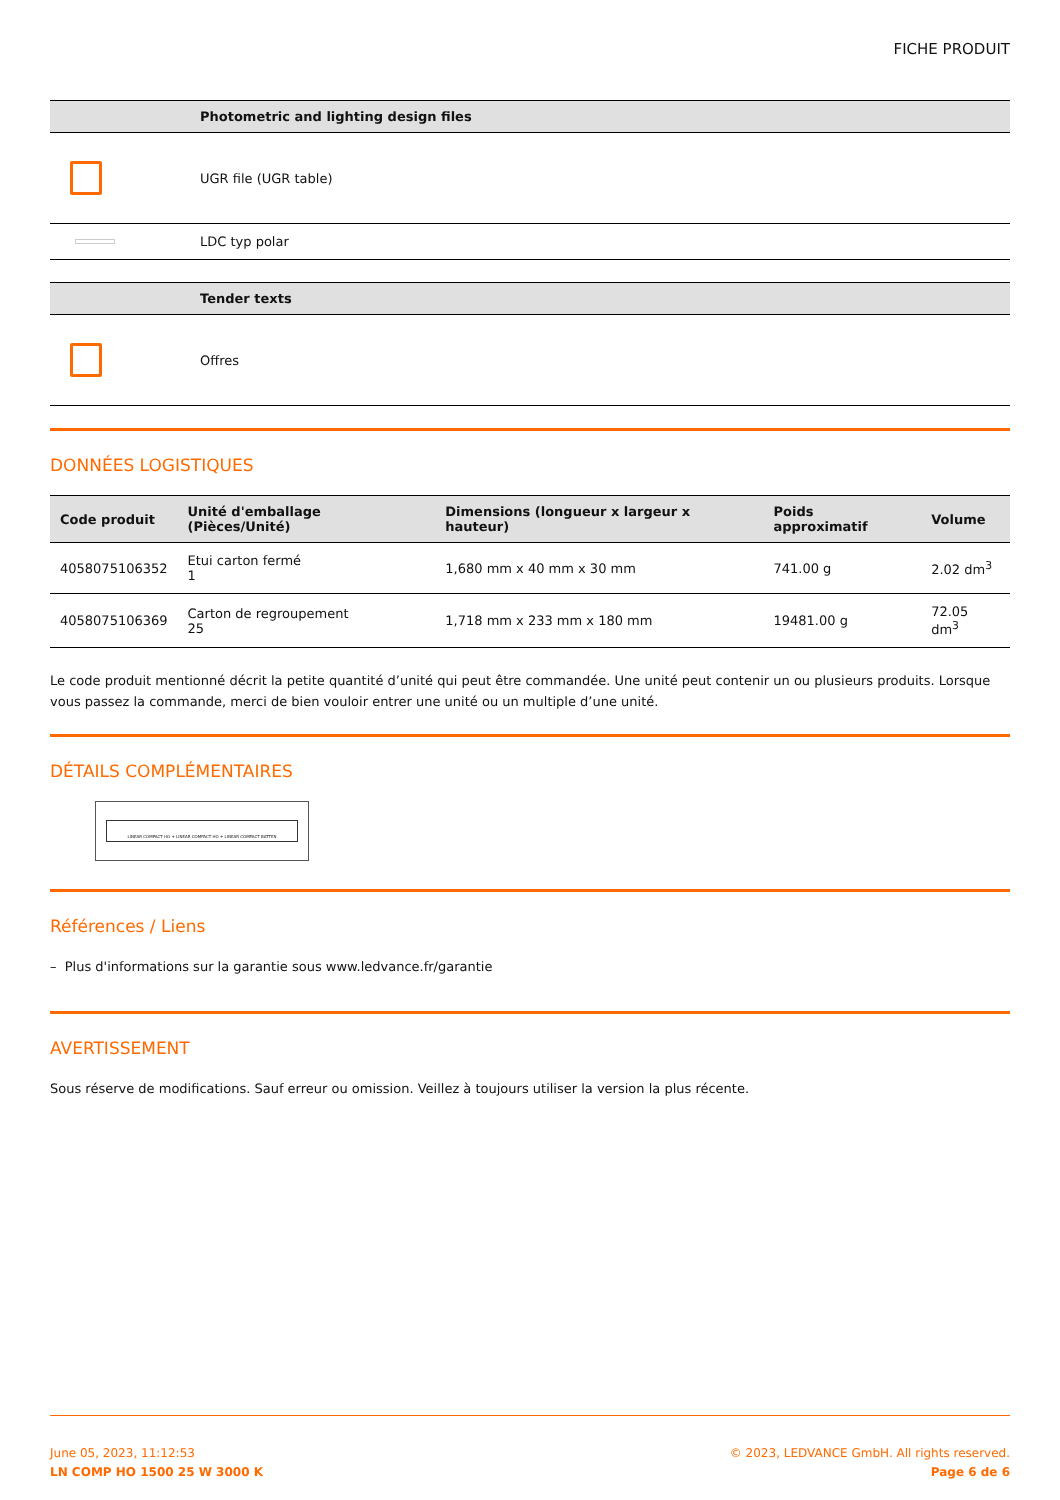FICHE PRODUIT
| | Photometric and lighting design files |
| --- | --- |
| | UGR file (UGR table) |
| | LDC typ polar |
| | Tender texts |
| --- | --- |
| | Offres |
DONNÉES LOGISTIQUES
| Code produit | Unité d'emballage (Pièces/Unité) | Dimensions (longueur x largeur x hauteur) | Poids approximatif | Volume |
| --- | --- | --- | --- | --- |
| 4058075106352 | Etui carton fermé 1 | 1,680 mm x 40 mm x 30 mm | 741.00 g | 2.02 dm<sup>3</sup> |
| 4058075106369 | Carton de regroupement 25 | 1,718 mm x 233 mm x 180 mm | 19481.00 g | 72.05 dm<sup>3</sup> |
Le code produit mentionné décrit la petite quantité d’unité qui peut être commandée. Une unité peut contenir un ou plusieurs produits. Lorsque vous passez la commande, merci de bien vouloir entrer une unité ou un multiple d’une unité.
DÉTAILS COMPLÉMENTAIRES
LINEAR COMPACT HO + LINEAR COMPACT HO + LINEAR COMPACT BATTEN
Références / Liens
– Plus d'informations sur la garantie sous www.ledvance.fr/garantie
AVERTISSEMENT
Sous réserve de modifications. Sauf erreur ou omission. Veillez à toujours utiliser la version la plus récente.
June 05, 2023, 11:12:53
LN COMP HO 1500 25 W 3000 K
© 2023, LEDVANCE GmbH. All rights reserved.
Page 6 de 6